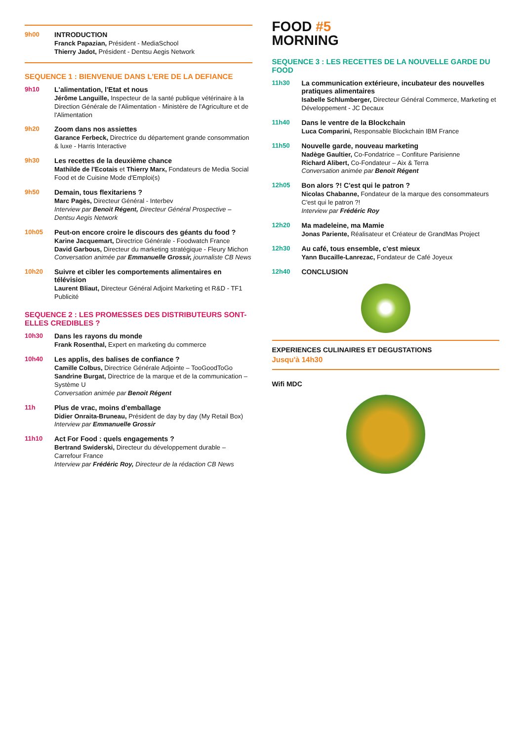9h00 INTRODUCTION
Franck Papazian, Président - MediaSchool
Thierry Jadot, Président - Dentsu Aegis Network
SEQUENCE 1 : BIENVENUE DANS L'ERE DE LA DEFIANCE
9h10 L'alimentation, l'Etat et nous
Jérôme Languille, Inspecteur de la santé publique vétérinaire à la Direction Générale de l'Alimentation - Ministère de l'Agriculture et de l'Alimentation
9h20 Zoom dans nos assiettes
Garance Ferbeck, Directrice du département grande consommation & luxe - Harris Interactive
9h30 Les recettes de la deuxième chance
Mathilde de l'Ecotais et Thierry Marx, Fondateurs de Media Social Food et de Cuisine Mode d'Emploi(s)
9h50 Demain, tous flexitariens ?
Marc Pagès, Directeur Général - Interbev
Interview par Benoit Régent, Directeur Général Prospective – Dentsu Aegis Network
10h05 Peut-on encore croire le discours des géants du food ?
Karine Jacquemart, Directrice Générale - Foodwatch France
David Garbous, Directeur du marketing stratégique - Fleury Michon
Conversation animée par Emmanuelle Grossir, journaliste CB News
10h20 Suivre et cibler les comportements alimentaires en télévision
Laurent Bliaut, Directeur Général Adjoint Marketing et R&D - TF1 Publicité
SEQUENCE 2 : LES PROMESSES DES DISTRIBUTEURS SONT-ELLES CREDIBLES ?
10h30 Dans les rayons du monde
Frank Rosenthal, Expert en marketing du commerce
10h40 Les applis, des balises de confiance ?
Camille Colbus, Directrice Générale Adjointe – TooGoodToGo
Sandrine Burgat, Directrice de la marque et de la communication – Système U
Conversation animée par Benoit Régent
11h Plus de vrac, moins d'emballage
Didier Onraita-Bruneau, Président de day by day (My Retail Box)
Interview par Emmanuelle Grossir
11h10 Act For Food : quels engagements ?
Bertrand Swiderski, Directeur du développement durable – Carrefour France
Interview par Frédéric Roy, Directeur de la rédaction CB News
FOOD #5
MORNING
SEQUENCE 3 : LES RECETTES DE LA NOUVELLE GARDE DU FOOD
11h30 La communication extérieure, incubateur des nouvelles pratiques alimentaires
Isabelle Schlumberger, Directeur Général Commerce, Marketing et Développement - JC Decaux
11h40 Dans le ventre de la Blockchain
Luca Comparini, Responsable Blockchain IBM France
11h50 Nouvelle garde, nouveau marketing
Nadège Gaultier, Co-Fondatrice – Confiture Parisienne
Richard Alibert, Co-Fondateur – Aix & Terra
Conversation animée par Benoit Régent
12h05 Bon alors ?! C'est qui le patron ?
Nicolas Chabanne, Fondateur de la marque des consommateurs C'est qui le patron ?!
Interview par Frédéric Roy
12h20 Ma madeleine, ma Mamie
Jonas Pariente, Réalisateur et Créateur de GrandMas Project
12h30 Au café, tous ensemble, c'est mieux
Yann Bucaille-Lanrezac, Fondateur de Café Joyeux
12h40 CONCLUSION
EXPERIENCES CULINAIRES ET DEGUSTATIONS
Jusqu'à 14h30
Wifi MDC